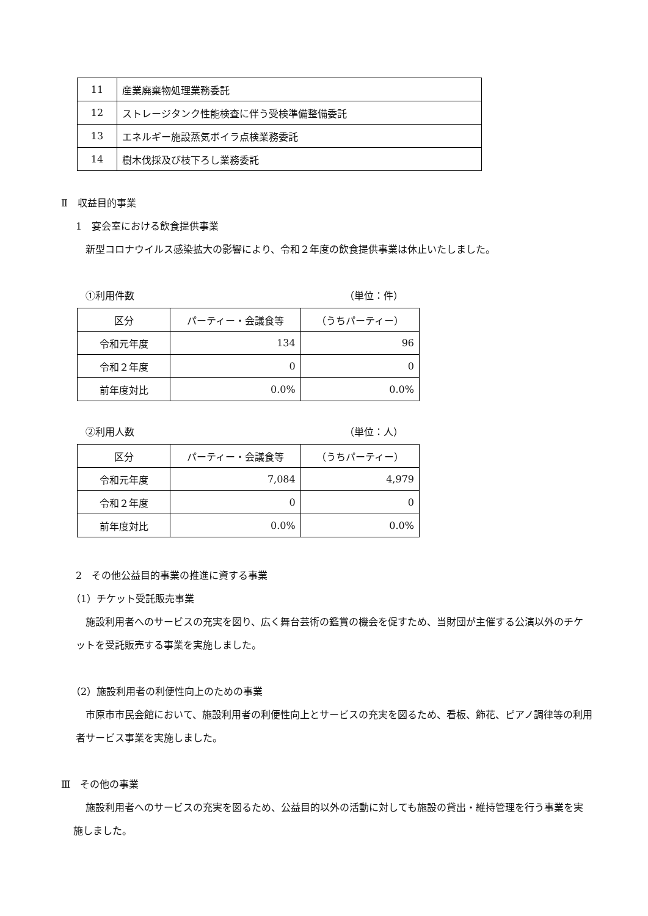| 11 | 産業廃棄物処理業務委託 |
| 12 | ストレージタンク性能検査に伴う受検準備整備委託 |
| 13 | エネルギー施設蒸気ボイラ点検業務委託 |
| 14 | 樹木伐採及び枝下ろし業務委託 |
Ⅱ　収益目的事業
1　宴会室における飲食提供事業
新型コロナウイルス感染拡大の影響により、令和２年度の飲食提供事業は休止いたしました。
①利用件数 （単位：件）
| 区分 | パーティー・会議食等 | （うちパーティー） |
| 令和元年度 | 134 | 96 |
| 令和２年度 | 0 | 0 |
| 前年度対比 | 0.0% | 0.0% |
②利用人数 （単位：人）
| 区分 | パーティー・会議食等 | （うちパーティー） |
| 令和元年度 | 7,084 | 4,979 |
| 令和２年度 | 0 | 0 |
| 前年度対比 | 0.0% | 0.0% |
2　その他公益目的事業の推進に資する事業
（1）チケット受託販売事業
施設利用者へのサービスの充実を図り、広く舞台芸術の鑑賞の機会を促すため、当財団が主催する公演以外のチケットを受託販売する事業を実施しました。
（2）施設利用者の利便性向上のための事業
市原市市民会館において、施設利用者の利便性向上とサービスの充実を図るため、看板、飾花、ピアノ調律等の利用者サービス事業を実施しました。
Ⅲ　その他の事業
施設利用者へのサービスの充実を図るため、公益目的以外の活動に対しても施設の貸出・維持管理を行う事業を実施しました。